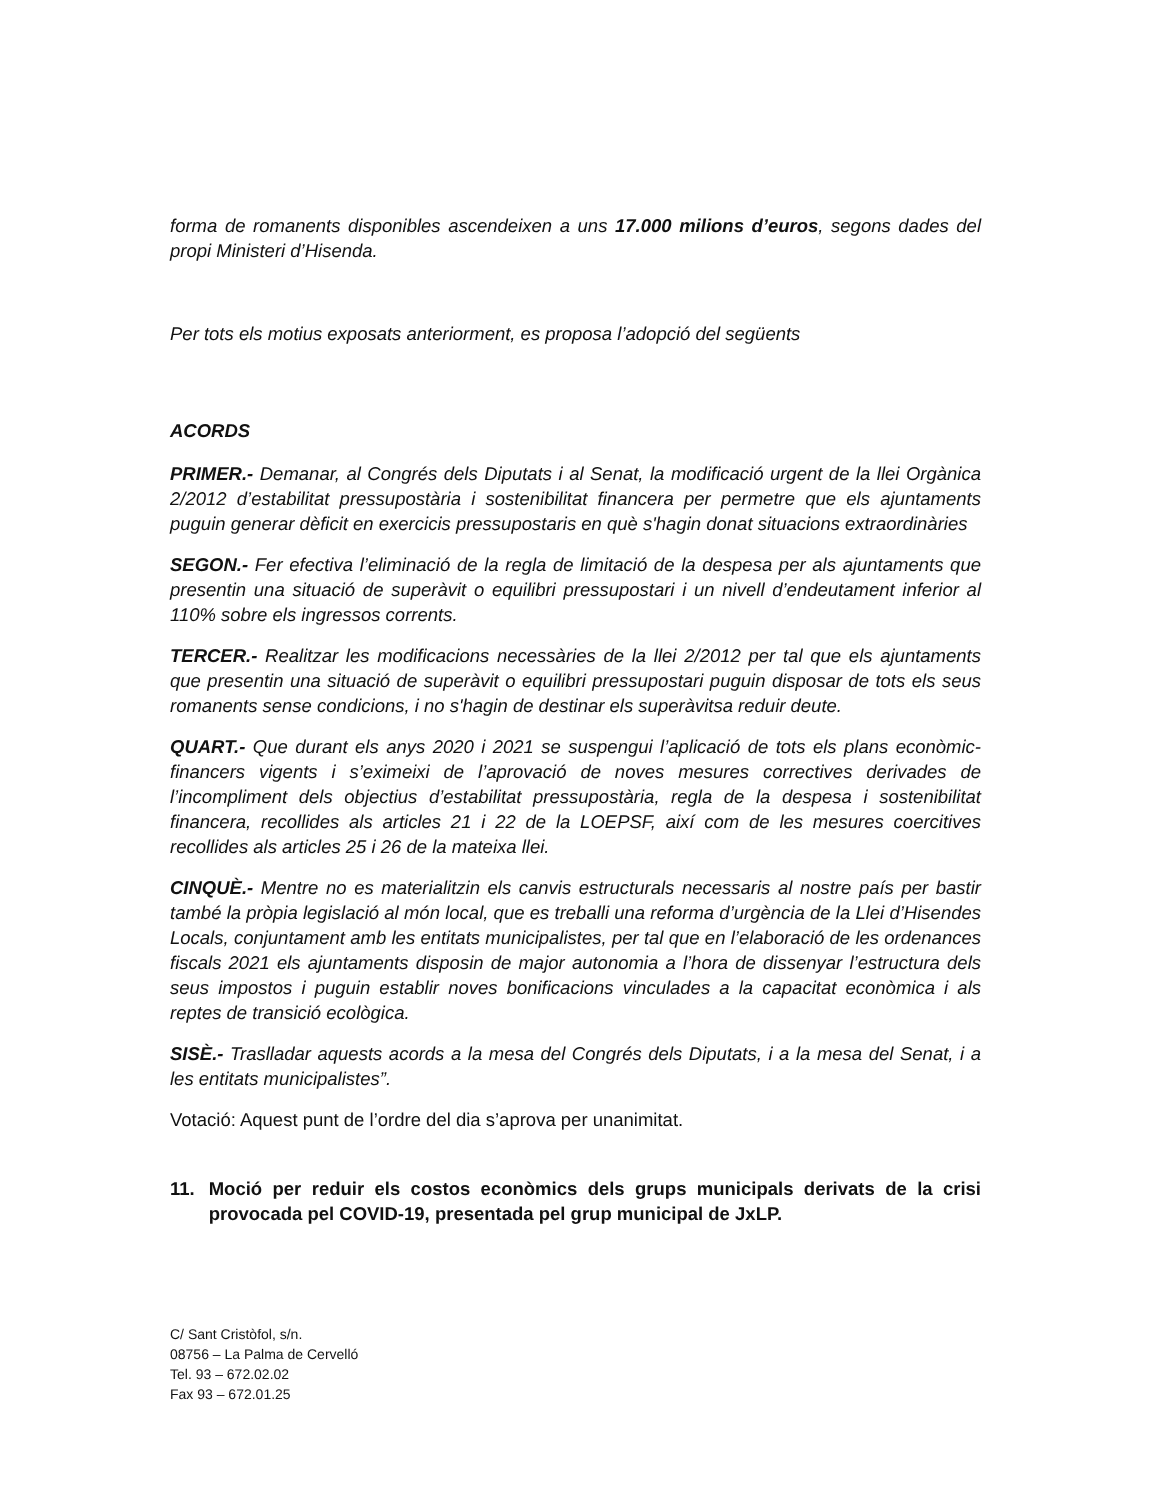forma de romanents disponibles ascendeixen a uns 17.000 milions d’euros, segons dades del propi Ministeri d’Hisenda.
Per tots els motius exposats anteriorment, es proposa l’adopció del següents
ACORDS
PRIMER.- Demanar, al Congrés dels Diputats i al Senat, la modificació urgent de la llei Orgànica 2/2012 d’estabilitat pressupostària i sostenibilitat financera per permetre que els ajuntaments puguin generar dèficit en exercicis pressupostaris en què s'hagin donat situacions extraordinàries
SEGON.- Fer efectiva l’eliminació de la regla de limitació de la despesa per als ajuntaments que presentin una situació de superàvit o equilibri pressupostari i un nivell d’endeutament inferior al 110% sobre els ingressos corrents.
TERCER.- Realitzar les modificacions necessàries de la llei 2/2012 per tal que els ajuntaments que presentin una situació de superàvit o equilibri pressupostari puguin disposar de tots els seus romanents sense condicions, i no s'hagin de destinar els superàvitsa reduir deute.
QUART.- Que durant els anys 2020 i 2021 se suspengui l’aplicació de tots els plans econòmic-financers vigents i s’eximeixi de l’aprovació de noves mesures correctives derivades de l’incompliment dels objectius d’estabilitat pressupostària, regla de la despesa i sostenibilitat financera, recollides als articles 21 i 22 de la LOEPSF, així com de les mesures coercitives recollides als articles 25 i 26 de la mateixa llei.
CINQUÈ.- Mentre no es materialitzin els canvis estructurals necessaris al nostre país per bastir també la pròpia legislació al món local, que es treballi una reforma d’urgència de la Llei d’Hisendes Locals, conjuntament amb les entitats municipalistes, per tal que en l’elaboració de les ordenances fiscals 2021 els ajuntaments disposin de major autonomia a l’hora de dissenyar l’estructura dels seus impostos i puguin establir noves bonificacions vinculades a la capacitat econòmica i als reptes de transició ecològica.
SISÈ.- Traslladar aquests acords a la mesa del Congrés dels Diputats, i a la mesa del Senat, i a les entitats municipalistes”.
Votació: Aquest punt de l’ordre del dia s’aprova per unanimitat.
11. Moció per reduir els costos econòmics dels grups municipals derivats de la crisi provocada pel COVID-19, presentada pel grup municipal de JxLP.
C/ Sant Cristòfol, s/n.
08756 – La Palma de Cervelló
Tel. 93 – 672.02.02
Fax 93 – 672.01.25